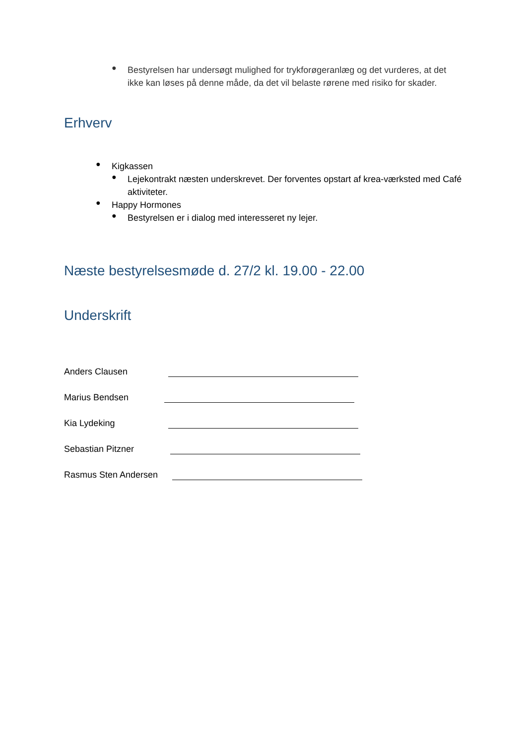●
Bestyrelsen har undersøgt mulighed for trykforøgeranlæg og det vurderes, at det ikke kan løses på denne måde, da det vil belaste rørene med risiko for skader.
Erhverv
●
Kigkassen
●
Lejekontrakt næsten underskrevet. Der forventes opstart af krea-værksted med Café aktiviteter.
●
Happy Hormones
●
Bestyrelsen er i dialog med interesseret ny lejer.
Næste bestyrelsesmøde d. 27/2 kl. 19.00 - 22.00
Underskrift
Anders Clausen
Marius Bendsen
Kia Lydeking
Sebastian Pitzner
Rasmus Sten Andersen